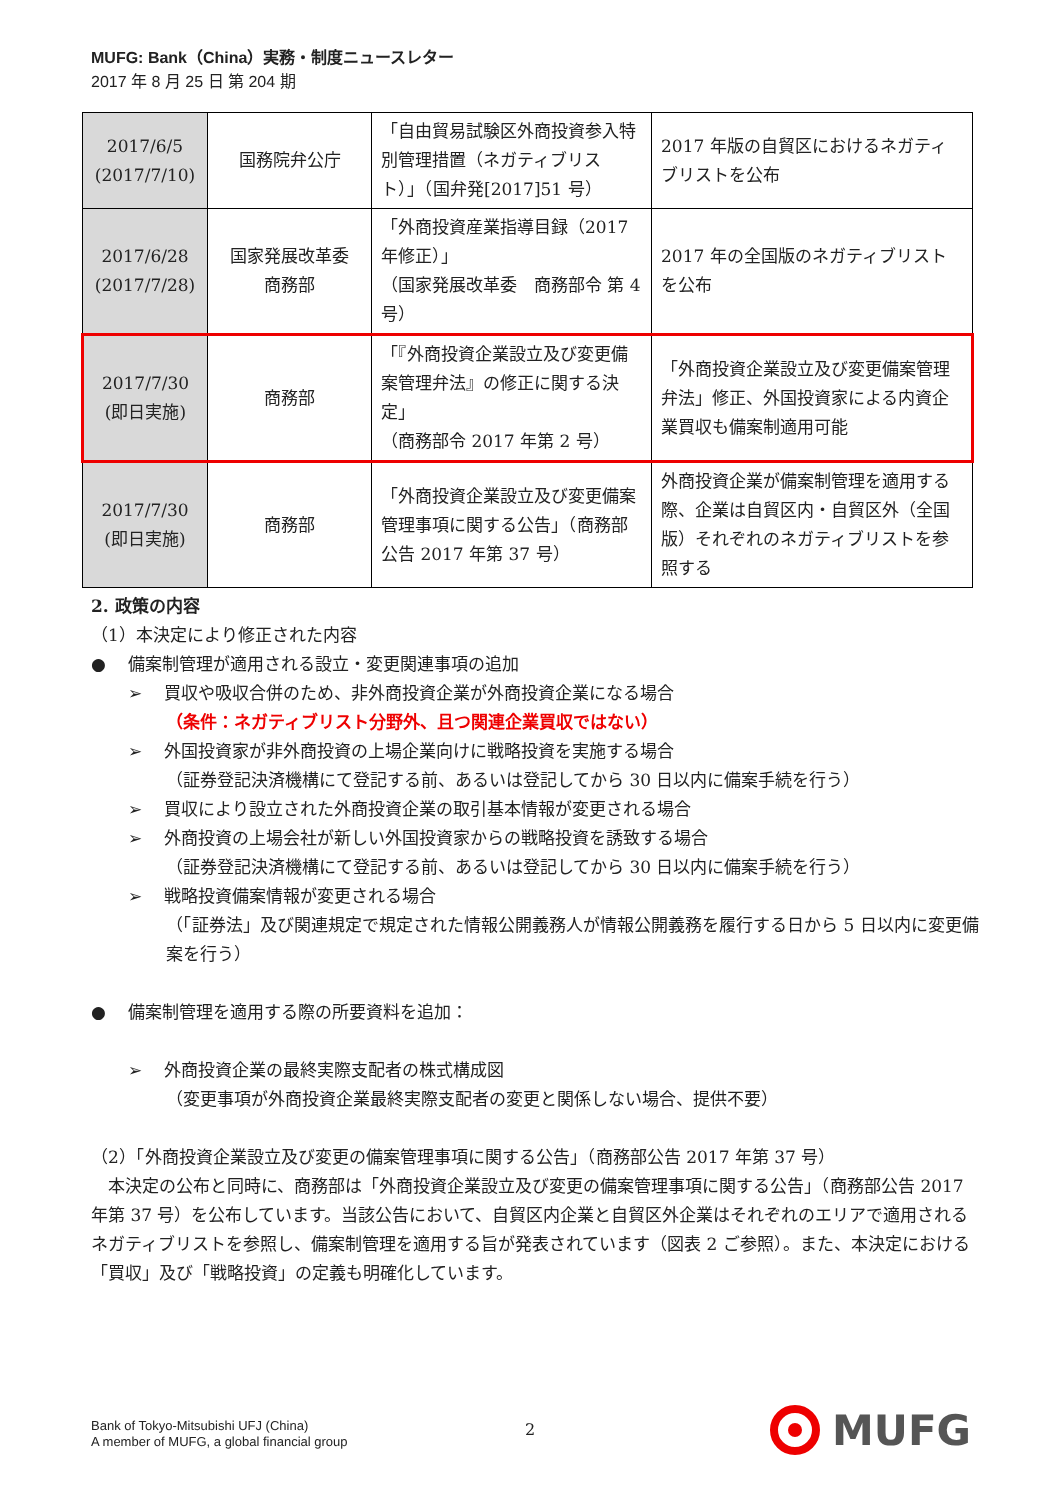MUFG: Bank（China）実務・制度ニュースレター
2017 年 8 月 25 日 第 204 期
| 2017/6/5 (2017/7/10) | 国務院弁公庁 | 「自由貿易試験区外商投資参入特別管理措置（ネガティブリスト）」（国弁発[2017]51 号） | 2017 年版の自貿区におけるネガティブリストを公布 |
| 2017/6/28 (2017/7/28) | 国家発展改革委 商務部 | 「外商投資産業指導目録（2017 年修正）」 （国家発展改革委 商務部令 第 4 号） | 2017 年の全国版のネガティブリストを公布 |
| 2017/7/30 (即日実施) | 商務部 | 「『外商投資企業設立及び変更備案管理弁法』の修正に関する決定」 （商務部令 2017 年第 2 号） | 「外商投資企業設立及び変更備案管理弁法」修正、外国投資家による内資企業買収も備案制適用可能 |
| 2017/7/30 (即日実施) | 商務部 | 「外商投資企業設立及び変更備案管理事項に関する公告」（商務部公告 2017 年第 37 号） | 外商投資企業が備案制管理を適用する際、企業は自貿区内・自貿区外（全国版）それぞれのネガティブリストを参照する |
2. 政策の内容
（1）本決定により修正された内容
●　 備案制管理が適用される設立・変更関連事項の追加
➢　 買収や吸収合併のため、非外商投資企業が外商投資企業になる場合
（条件：ネガティブリスト分野外、且つ関連企業買収ではない）
➢　 外国投資家が非外商投資の上場企業向けに戦略投資を実施する場合
（証券登記決済機構にて登記する前、あるいは登記してから 30 日以内に備案手続を行う）
➢　 買収により設立された外商投資企業の取引基本情報が変更される場合
➢　 外商投資の上場会社が新しい外国投資家からの戦略投資を誘致する場合
（証券登記決済機構にて登記する前、あるいは登記してから 30 日以内に備案手続を行う）
➢　 戦略投資備案情報が変更される場合
（「証券法」及び関連規定で規定された情報公開義務人が情報公開義務を履行する日から 5 日以内に変更備案を行う）
●　 備案制管理を適用する際の所要資料を追加：
➢　 外商投資企業の最終実際支配者の株式構成図
（変更事項が外商投資企業最終実際支配者の変更と関係しない場合、提供不要）
（2）「外商投資企業設立及び変更の備案管理事項に関する公告」（商務部公告 2017 年第 37 号）
　本決定の公布と同時に、商務部は「外商投資企業設立及び変更の備案管理事項に関する公告」（商務部公告 2017 年第 37 号）を公布しています。当該公告において、自貿区内企業と自貿区外企業はそれぞれのエリアで適用されるネガティブリストを参照し、備案制管理を適用する旨が発表されています（図表 2 ご参照）。また、本決定における「買収」及び「戦略投資」の定義も明確化しています。
Bank of Tokyo-Mitsubishi UFJ (China)
A member of MUFG, a global financial group
2 MUFG